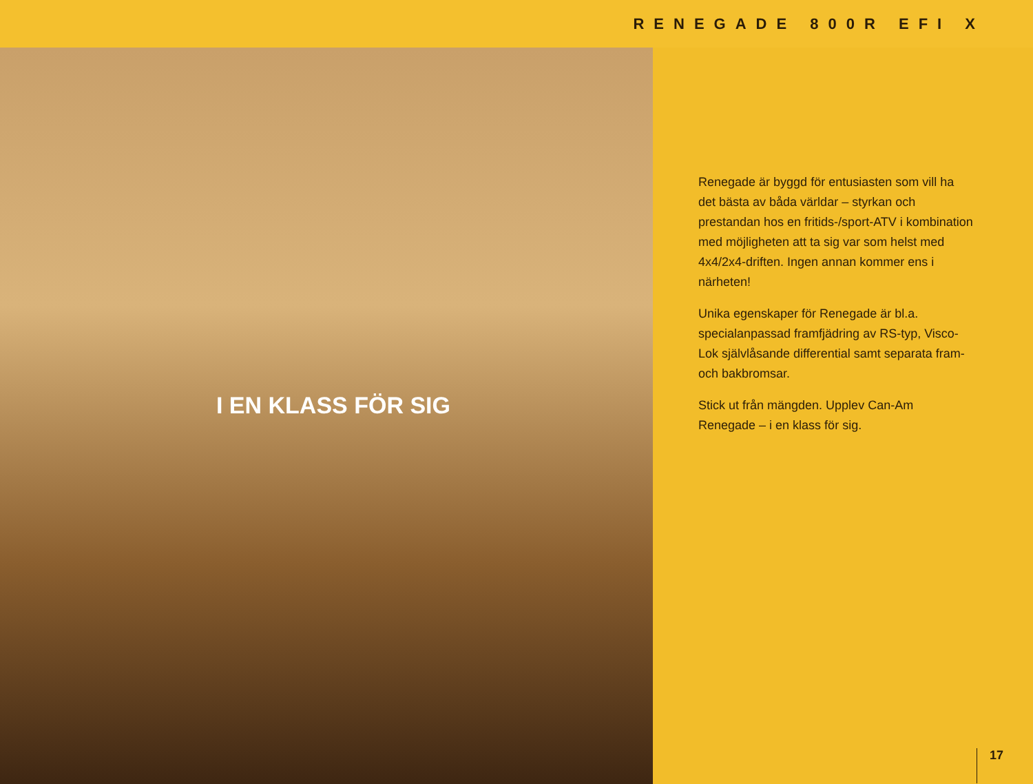RENEGADE 800R EFI X
I EN KLASS FÖR SIG
Renegade är byggd för entusiasten som vill ha det bästa av båda världar – styrkan och prestandan hos en fritids-/sport-ATV i kombination med möjligheten att ta sig var som helst med 4x4/2x4-driften. Ingen annan kommer ens i närheten!
Unika egenskaper för Renegade är bl.a. specialanpassad framfjädring av RS-typ, Visco-Lok självlåsande differential samt separata fram- och bakbromsar.
Stick ut från mängden. Upplev Can-Am Renegade – i en klass för sig.
17